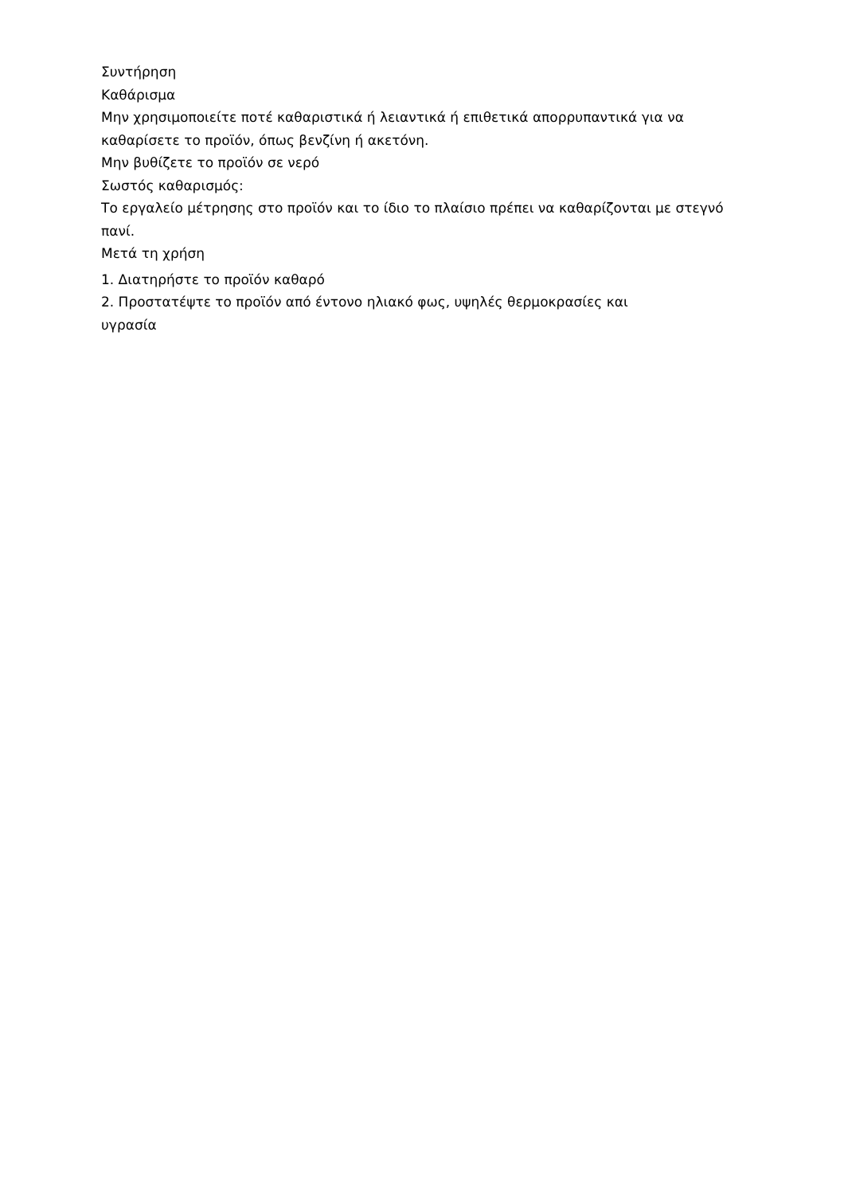Συντήρηση
Καθάρισμα
Μην χρησιμοποιείτε ποτέ καθαριστικά ή λειαντικά ή επιθετικά απορρυπαντικά για να καθαρίσετε το προϊόν, όπως βενζίνη ή ακετόνη.
Μην βυθίζετε το προϊόν σε νερό
Σωστός καθαρισμός:
Το εργαλείο μέτρησης στο προϊόν και το ίδιο το πλαίσιο πρέπει να καθαρίζονται με στεγνό πανί.
Μετά τη χρήση
1. Διατηρήστε το προϊόν καθαρό
2. Προστατέψτε το προϊόν από έντονο ηλιακό φως, υψηλές θερμοκρασίες και
υγρασία